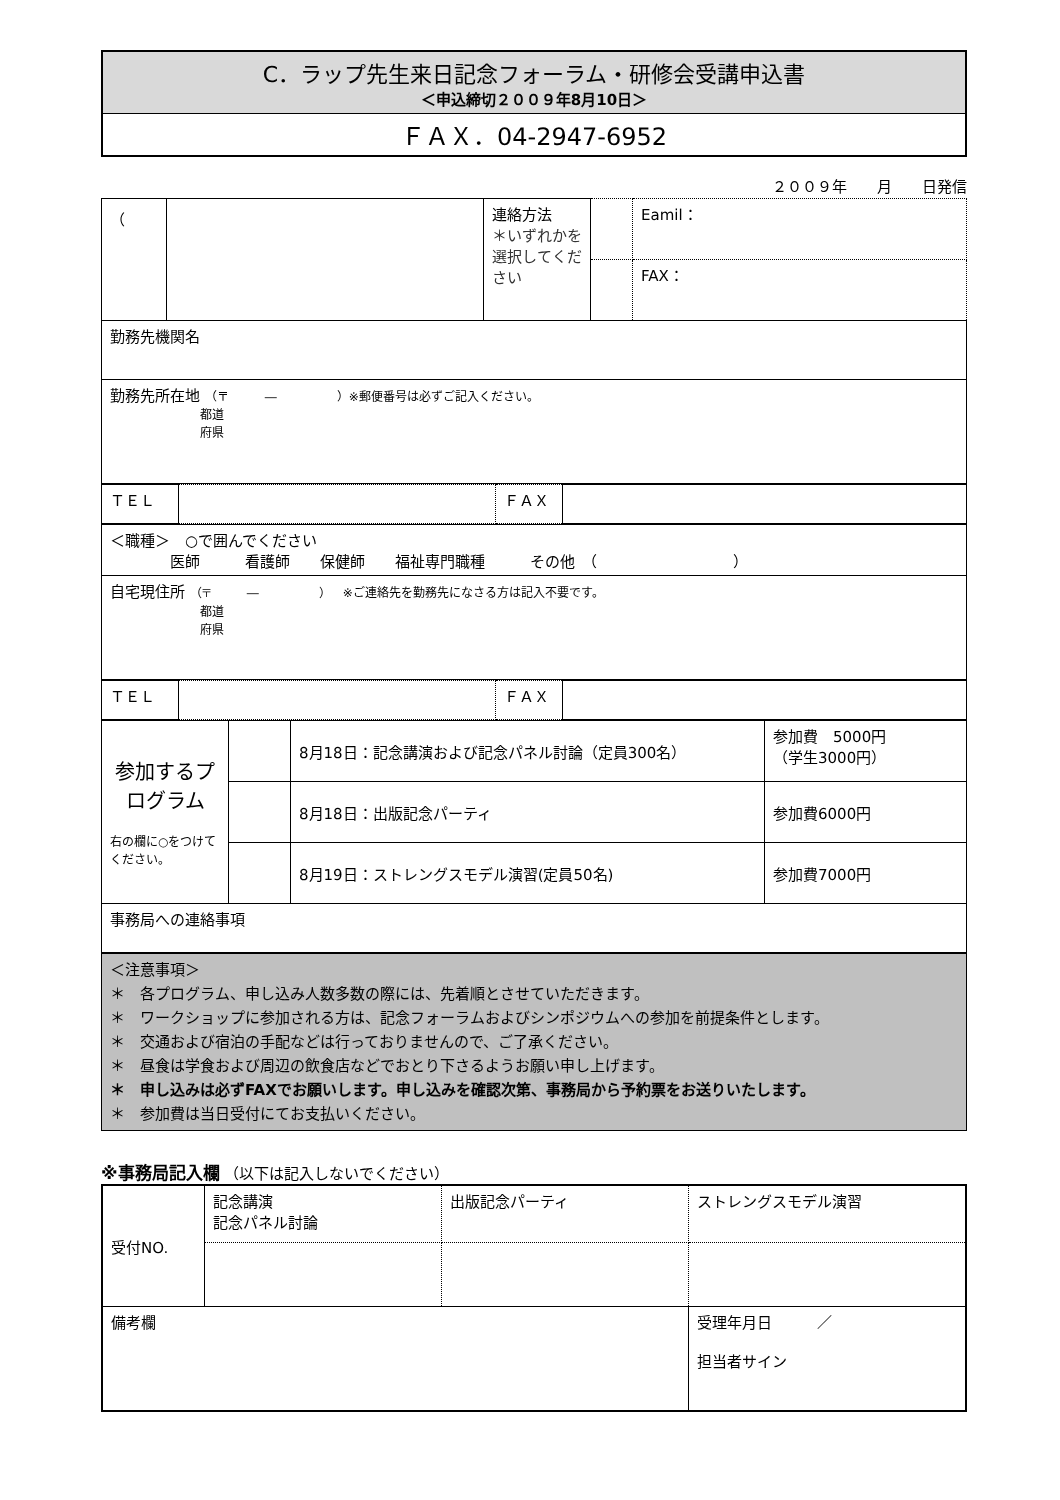C．ラップ先生来日記念フォーラム・研修会受講申込書
＜申込締切２００９年8月10日＞
ＦＡＸ．04-2947-6952
２００９年　　月　　日発信
| （ | | 連絡方法 ＊いずれかを選択してください | | Eamil： |
| | | | | FAX： |
| 勤務先機関名 | | | | |
| 勤務先所在地 （〒 ― ）※郵便番号は必ずご記入ください。 都道 府県 | | | | |
| ＴＥＬ | | ＦＡＸ | |
| ＜職種＞ ○で囲んでください 医師 看護師 保健師 福祉専門職種 その他 （ ） |
| 自宅現住所 （〒 ― ） ※ご連絡先を勤務先になさる方は記入不要です。 都道 府県 |
| ＴＥＬ | | ＦＡＸ | |
| 参加するプログラム 右の欄に○をつけてください。 | | 8月18日：記念講演および記念パネル討論（定員300名） | 参加費 5000円 （学生3000円） |
| | | 8月18日：出版記念パーティ | 参加費6000円 |
| | | 8月19日：ストレングスモデル演習(定員50名) | 参加費7000円 |
| 事務局への連絡事項 | | | |
＜注意事項＞
＊　各プログラム、申し込み人数多数の際には、先着順とさせていただきます。
＊　ワークショップに参加される方は、記念フォーラムおよびシンポジウムへの参加を前提条件とします。
＊　交通および宿泊の手配などは行っておりませんので、ご了承ください。
＊　昼食は学食および周辺の飲食店などでおとり下さるようお願い申し上げます。
＊　申し込みは必ずFAXでお願いします。申し込みを確認次第、事務局から予約票をお送りいたします。
＊　参加費は当日受付にてお支払いください。
※事務局記入欄 （以下は記入しないでください）
| 受付NO. | 記念講演 記念パネル討論 | 出版記念パーティ | ストレングスモデル演習 |
| 備考欄 | | | 受理年月日 ／ 担当者サイン |